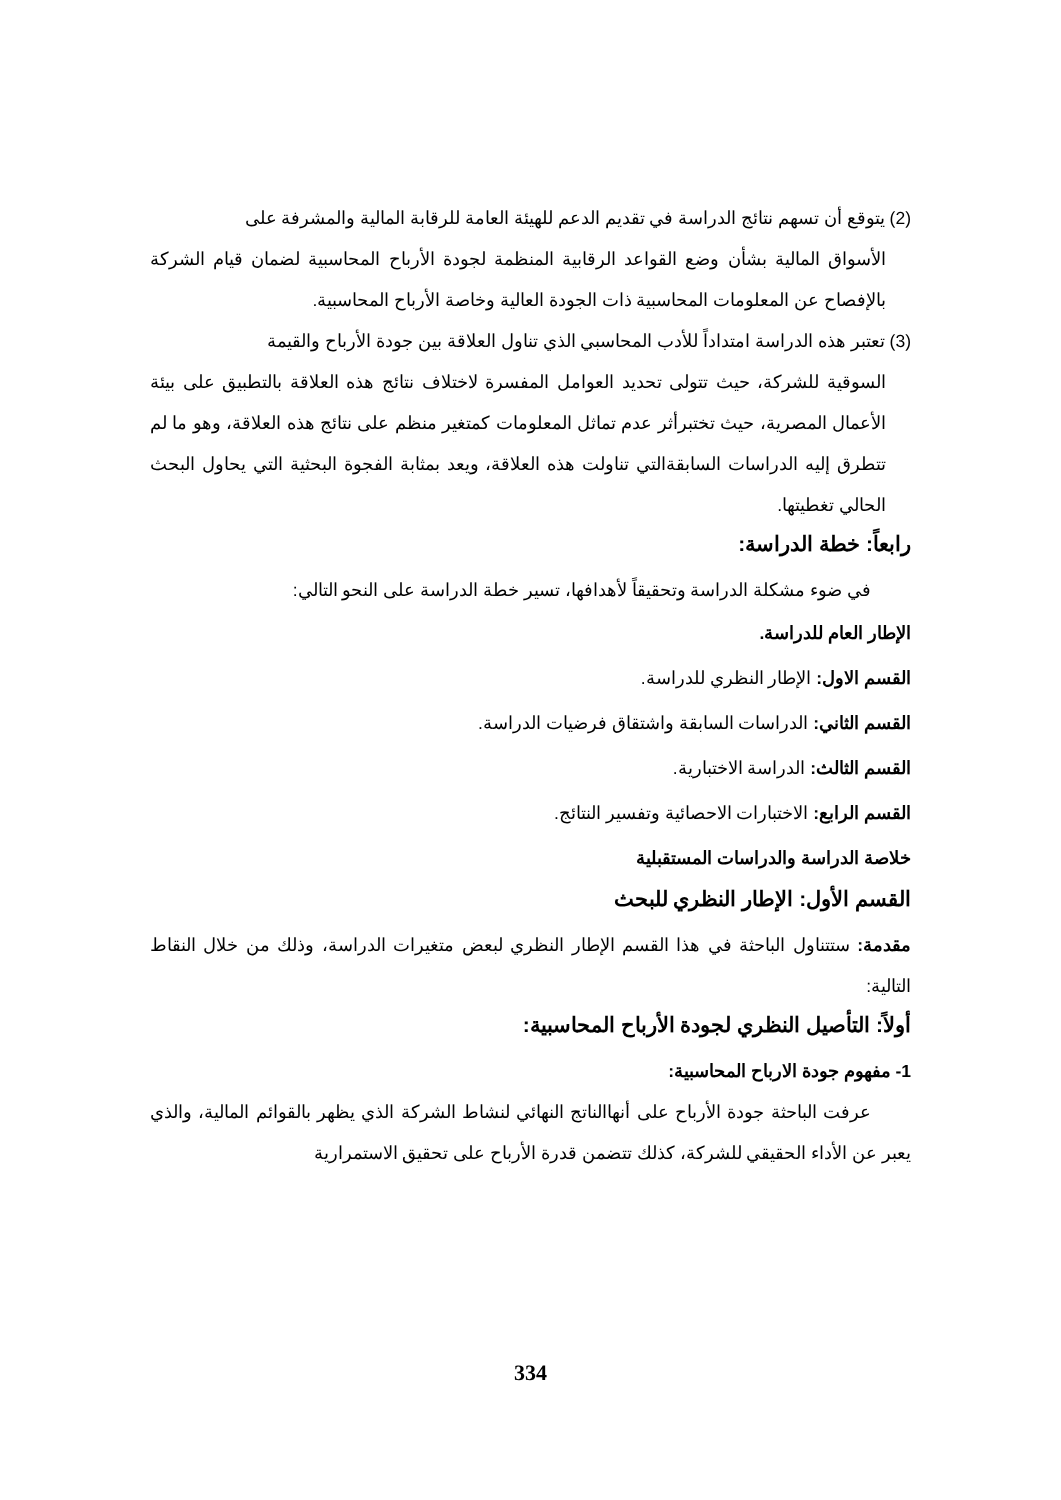(2) يتوقع أن تسهم نتائج الدراسة في تقديم الدعم للهيئة العامة للرقابة المالية والمشرفة على
الأسواق المالية بشأن وضع القواعد الرقابية المنظمة لجودة الأرباح المحاسبية لضمان قيام الشركة بالإفصاح عن المعلومات المحاسبية ذات الجودة العالية وخاصة الأرباح المحاسبية.
(3) تعتبر هذه الدراسة امتداداً للأدب المحاسبي الذي تناول العلاقة بين جودة الأرباح والقيمة
السوقية للشركة، حيث تتولى تحديد العوامل المفسرة لاختلاف نتائج هذه العلاقة بالتطبيق على بيئة الأعمال المصرية، حيث تختبرأثر عدم تماثل المعلومات كمتغير منظم على نتائج هذه العلاقة، وهو ما لم تتطرق إليه الدراسات السابقةالتي تناولت هذه العلاقة، ويعد بمثابة الفجوة البحثية التي يحاول البحث الحالي تغطيتها.
رابعاً: خطة الدراسة:
في ضوء مشكلة الدراسة وتحقيقاً لأهدافها، تسير خطة الدراسة على النحو التالي:
الإطار العام للدراسة.
القسم الاول: الإطار النظري للدراسة.
القسم الثاني: الدراسات السابقة واشتقاق فرضيات الدراسة.
القسم الثالث: الدراسة الاختبارية.
القسم الرابع: الاختبارات الاحصائية وتفسير النتائج.
خلاصة الدراسة والدراسات المستقبلية
القسم الأول: الإطار النظري للبحث
مقدمة: ستتناول الباحثة في هذا القسم الإطار النظري لبعض متغيرات الدراسة، وذلك من خلال النقاط التالية:
أولاً: التأصيل النظري لجودة الأرباح المحاسبية:
1- مفهوم جودة الارباح المحاسبية:
عرفت الباحثة جودة الأرباح على أنهاالناتج النهائي لنشاط الشركة الذي يظهر بالقوائم المالية، والذي يعبر عن الأداء الحقيقي للشركة، كذلك تتضمن قدرة الأرباح على تحقيق الاستمرارية
334